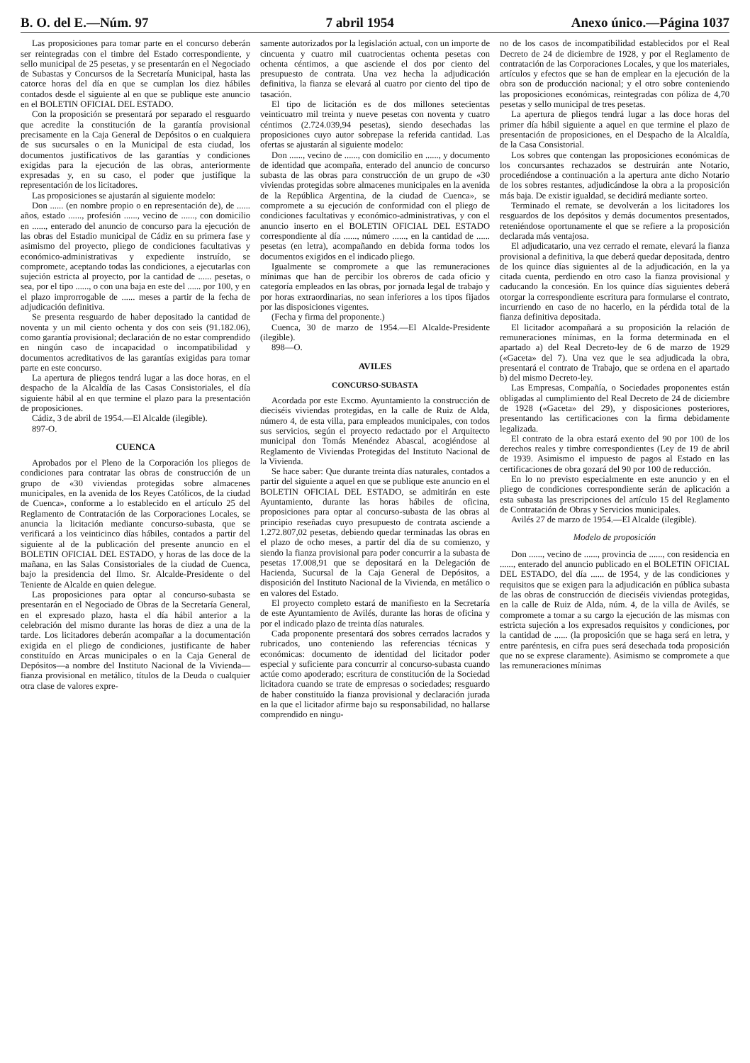B. O. del E.—Núm. 97 7 abril 1954 Anexo único.—Página 1037
Las proposiciones para tomar parte en el concurso deberán ser reintegradas con el timbre del Estado correspondiente, y sello municipal de 25 pesetas, y se presentarán en el Negociado de Subastas y Concursos de la Secretaría Municipal, hasta las catorce horas del día en que se cumplan los diez hábiles contados desde el siguiente al en que se publique este anuncio en el BOLETIN OFICIAL DEL ESTADO.
Con la proposición se presentará por separado el resguardo que acredite la constitución de la garantía provisional precisamente en la Caja General de Depósitos o en cualquiera de sus sucursales o en la Municipal de esta ciudad, los documentos justificativos de las garantías y condiciones exigidas para la ejecución de las obras, anteriormente expresadas y, en su caso, el poder que justifique la representación de los licitadores.
Las proposiciones se ajustarán al siguiente modelo:
Don ...... (en nombre propio o en representación de), de ...... años, estado ......, profesión ......, vecino de ......, con domicilio en ......, enterado del anuncio de concurso para la ejecución de las obras del Estadio municipal de Cádiz en su primera fase y asimismo del proyecto, pliego de condiciones facultativas y económico-administrativas y expediente instruído, se compromete, aceptando todas las condiciones, a ejecutarlas con sujeción estricta al proyecto, por la cantidad de ...... pesetas, o sea, por el tipo ......, o con una baja en este del ...... por 100, y en el plazo improrrogable de ...... meses a partir de la fecha de adjudicación definitiva.
Se presenta resguardo de haber depositado la cantidad de noventa y un mil ciento ochenta y dos con seis (91.182.06), como garantía provisional; declaración de no estar comprendido en ningún caso de incapacidad o incompatibilidad y documentos acreditativos de las garantías exigidas para tomar parte en este concurso.
La apertura de pliegos tendrá lugar a las doce horas, en el despacho de la Alcaldía de las Casas Consistoriales, el día siguiente hábil al en que termine el plazo para la presentación de proposiciones.
Cádiz, 3 de abril de 1954.—El Alcalde (ilegible).
897-O.
CUENCA
Aprobados por el Pleno de la Corporación los pliegos de condiciones para contratar las obras de construcción de un grupo de «30 viviendas protegidas sobre almacenes municipales, en la avenida de los Reyes Católicos, de la ciudad de Cuenca», conforme a lo establecido en el artículo 25 del Reglamento de Contratación de las Corporaciones Locales, se anuncia la licitación mediante concurso-subasta, que se verificará a los veinticinco días hábiles, contados a partir del siguiente al de la publicación del presente anuncio en el BOLETIN OFICIAL DEL ESTADO, y horas de las doce de la mañana, en las Salas Consistoriales de la ciudad de Cuenca, bajo la presidencia del Ilmo. Sr. Alcalde-Presidente o del Teniente de Alcalde en quien delegue.
Las proposiciones para optar al concurso-subasta se presentarán en el Negociado de Obras de la Secretaría General, en el expresado plazo, hasta el día hábil anterior a la celebración del mismo durante las horas de diez a una de la tarde. Los licitadores deberán acompañar a la documentación exigida en el pliego de condiciones, justificante de haber constituído en Arcas municipales o en la Caja General de Depósitos—a nombre del Instituto Nacional de la Vivienda—fianza provisional en metálico, títulos de la Deuda o cualquier otra clase de valores expre-
samente autorizados por la legislación actual, con un importe de cincuenta y cuatro mil cuatrocientas ochenta pesetas con ochenta céntimos, a que asciende el dos por ciento del presupuesto de contrata. Una vez hecha la adjudicación definitiva, la fianza se elevará al cuatro por ciento del tipo de tasación.
El tipo de licitación es de dos millones setecientas veinticuatro mil treinta y nueve pesetas con noventa y cuatro céntimos (2.724.039,94 pesetas), siendo desechadas las proposiciones cuyo autor sobrepase la referida cantidad. Las ofertas se ajustarán al siguiente modelo:
Don ......, vecino de ......, con domicilio en ......, y documento de identidad que acompaña, enterado del anuncio de concurso subasta de las obras para construcción de un grupo de «30 viviendas protegidas sobre almacenes municipales en la avenida de la República Argentina, de la ciudad de Cuenca», se compromete a su ejecución de conformidad con el pliego de condiciones facultativas y económico-administrativas, y con el anuncio inserto en el BOLETIN OFICIAL DEL ESTADO correspondiente al día ......, número ......, en la cantidad de ...... pesetas (en letra), acompañando en debida forma todos los documentos exigidos en el indicado pliego.
Igualmente se compromete a que las remuneraciones mínimas que han de percibir los obreros de cada oficio y categoría empleados en las obras, por jornada legal de trabajo y por horas extraordinarias, no sean inferiores a los tipos fijados por las disposiciones vigentes.
(Fecha y firma del proponente.)
Cuenca, 30 de marzo de 1954.—El Alcalde-Presidente (ilegible).
898—O.
AVILES
CONCURSO-SUBASTA
Acordada por este Excmo. Ayuntamiento la construcción de dieciséis viviendas protegidas, en la calle de Ruiz de Alda, número 4, de esta villa, para empleados municipales, con todos sus servicios, según el proyecto redactado por el Arquitecto municipal don Tomás Menéndez Abascal, acogiéndose al Reglamento de Viviendas Protegidas del Instituto Nacional de la Vivienda.
Se hace saber: Que durante treinta días naturales, contados a partir del siguiente a aquel en que se publique este anuncio en el BOLETIN OFICIAL DEL ESTADO, se admitirán en este Ayuntamiento, durante las horas hábiles de oficina, proposiciones para optar al concurso-subasta de las obras al principio reseñadas cuyo presupuesto de contrata asciende a 1.272.807,02 pesetas, debiendo quedar terminadas las obras en el plazo de ocho meses, a partir del día de su comienzo, y siendo la fianza provisional para poder concurrir a la subasta de pesetas 17.008,91 que se depositará en la Delegación de Hacienda, Sucursal de la Caja General de Depósitos, a disposición del Instituto Nacional de la Vivienda, en metálico o en valores del Estado.
El proyecto completo estará de manifiesto en la Secretaría de este Ayuntamiento de Avilés, durante las horas de oficina y por el indicado plazo de treinta días naturales.
Cada proponente presentará dos sobres cerrados lacrados y rubricados, uno conteniendo las referencias técnicas y económicas: documento de identidad del licitador poder especial y suficiente para concurrir al concurso-subasta cuando actúe como apoderado; escritura de constitución de la Sociedad licitadora cuando se trate de empresas o sociedades; resguardo de haber constituído la fianza provisional y declaración jurada en la que el licitador afirme bajo su responsabilidad, no hallarse comprendido en ningu-
no de los casos de incompatibilidad establecidos por el Real Decreto de 24 de diciembre de 1928, y por el Reglamento de contratación de las Corporaciones Locales, y que los materiales, artículos y efectos que se han de emplear en la ejecución de la obra son de producción nacional; y el otro sobre conteniendo las proposiciones económicas, reintegradas con póliza de 4,70 pesetas y sello municipal de tres pesetas.
La apertura de pliegos tendrá lugar a las doce horas del primer día hábil siguiente a aquel en que termine el plazo de presentación de proposiciones, en el Despacho de la Alcaldía, de la Casa Consistorial.
Los sobres que contengan las proposiciones económicas de los concursantes rechazados se destruirán ante Notario, procediéndose a continuación a la apertura ante dicho Notario de los sobres restantes, adjudicándose la obra a la proposición más baja. De existir igualdad, se decidirá mediante sorteo.
Terminado el remate, se devolverán a los licitadores los resguardos de los depósitos y demás documentos presentados, reteniéndose oportunamente el que se refiere a la proposición declarada más ventajosa.
El adjudicatario, una vez cerrado el remate, elevará la fianza provisional a definitiva, la que deberá quedar depositada, dentro de los quince días siguientes al de la adjudicación, en la ya citada cuenta, perdiendo en otro caso la fianza provisional y caducando la concesión. En los quince días siguientes deberá otorgar la correspondiente escritura para formularse el contrato, incurriendo en caso de no hacerlo, en la pérdida total de la fianza definitiva depositada.
El licitador acompañará a su proposición la relación de remuneraciones mínimas, en la forma determinada en el apartado a) del Real Decreto-ley de 6 de marzo de 1929 («Gaceta» del 7). Una vez que le sea adjudicada la obra, presentará el contrato de Trabajo, que se ordena en el apartado b) del mismo Decreto-ley.
Las Empresas, Compañía, o Sociedades proponentes están obligadas al cumplimiento del Real Decreto de 24 de diciembre de 1928 («Gaceta» del 29), y disposiciones posteriores, presentando las certificaciones con la firma debidamente legalizada.
El contrato de la obra estará exento del 90 por 100 de los derechos reales y timbre correspondientes (Ley de 19 de abril de 1939. Asimismo el impuesto de pagos al Estado en las certificaciones de obra gozará del 90 por 100 de reducción.
En lo no previsto especialmente en este anuncio y en el pliego de condiciones correspondiente serán de aplicación a esta subasta las prescripciones del artículo 15 del Reglamento de Contratación de Obras y Servicios municipales.
Avilés 27 de marzo de 1954.—El Alcalde (ilegible).
Modelo de proposición
Don ......, vecino de ......, provincia de ......, con residencia en ......, enterado del anuncio publicado en el BOLETIN OFICIAL DEL ESTADO, del día ...... de 1954, y de las condiciones y requisitos que se exigen para la adjudicación en pública subasta de las obras de construcción de dieciséis viviendas protegidas, en la calle de Ruiz de Alda, núm. 4, de la villa de Avilés, se compromete a tomar a su cargo la ejecución de las mismas con estricta sujeción a los expresados requisitos y condiciones, por la cantidad de ...... (la proposición que se haga será en letra, y entre paréntesis, en cifra pues será desechada toda proposición que no se exprese claramente). Asimismo se compromete a que las remuneraciones mínimas